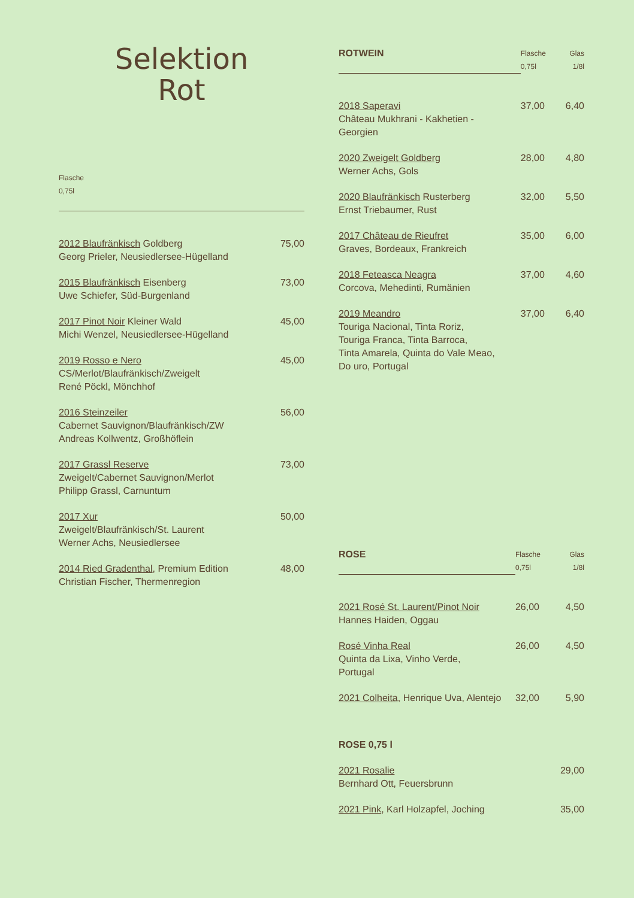Selektion
Rot
| Flasche 0,75l | |
| --- | --- |
| 2012 Blaufränkisch Goldberg Georg Prieler, Neusiedlersee-Hügelland | 75,00 |
| 2015 Blaufränkisch Eisenberg Uwe Schiefer, Süd-Burgenland | 73,00 |
| 2017 Pinot Noir Kleiner Wald Michi Wenzel, Neusiedlersee-Hügelland | 45,00 |
| 2019 Rosso e Nero CS/Merlot/Blaufränkisch/Zweigelt René Pöckl, Mönchhof | 45,00 |
| 2016 Steinzeiler Cabernet Sauvignon/Blaufränkisch/ZW Andreas Kollwentz, Großhöflein | 56,00 |
| 2017 Grassl Reserve Zweigelt/Cabernet Sauvignon/Merlot Philipp Grassl, Carnuntum | 73,00 |
| 2017 Xur Zweigelt/Blaufränkisch/St. Laurent Werner Achs, Neusiedlersee | 50,00 |
| 2014 Ried Gradenthal , Premium Edition Christian Fischer, Thermenregion | 48,00 |
| ROTWEIN | Flasche 0,75l | Glas 1/8l |
| 2018 Saperavi Château Mukhrani - Kakhetien - Georgien | 37,00 | 6,40 |
| 2020 Zweigelt Goldberg Werner Achs, Gols | 28,00 | 4,80 |
| 2020 Blaufränkisch Rusterberg Ernst Triebaumer, Rust | 32,00 | 5,50 |
| 2017 Château de Rieufret Graves, Bordeaux, Frankreich | 35,00 | 6,00 |
| 2018 Feteasca Neagra Corcova, Mehedinti, Rumänien | 37,00 | 4,60 |
| 2019 Meandro Touriga Nacional, Tinta Roriz, Touriga Franca, Tinta Barroca, Tinta Amarela, Quinta do Vale Meao, Do uro, Portugal | 37,00 | 6,40 |
| ROSE | Flasche 0,75l | Glas 1/8l |
| 2021 Rosé St. Laurent/Pinot Noir Hannes Haiden, Oggau | 26,00 | 4,50 |
| Rosé Vinha Real Quinta da Lixa, Vinho Verde, Portugal | 26,00 | 4,50 |
| 2021 Colheita , Henrique Uva, Alentejo | 32,00 | 5,90 |
| ROSE 0,75 l | | |
| 2021 Rosalie Bernhard Ott, Feuersbrunn | | 29,00 |
| 2021 Pink , Karl Holzapfel, Joching | | 35,00 |